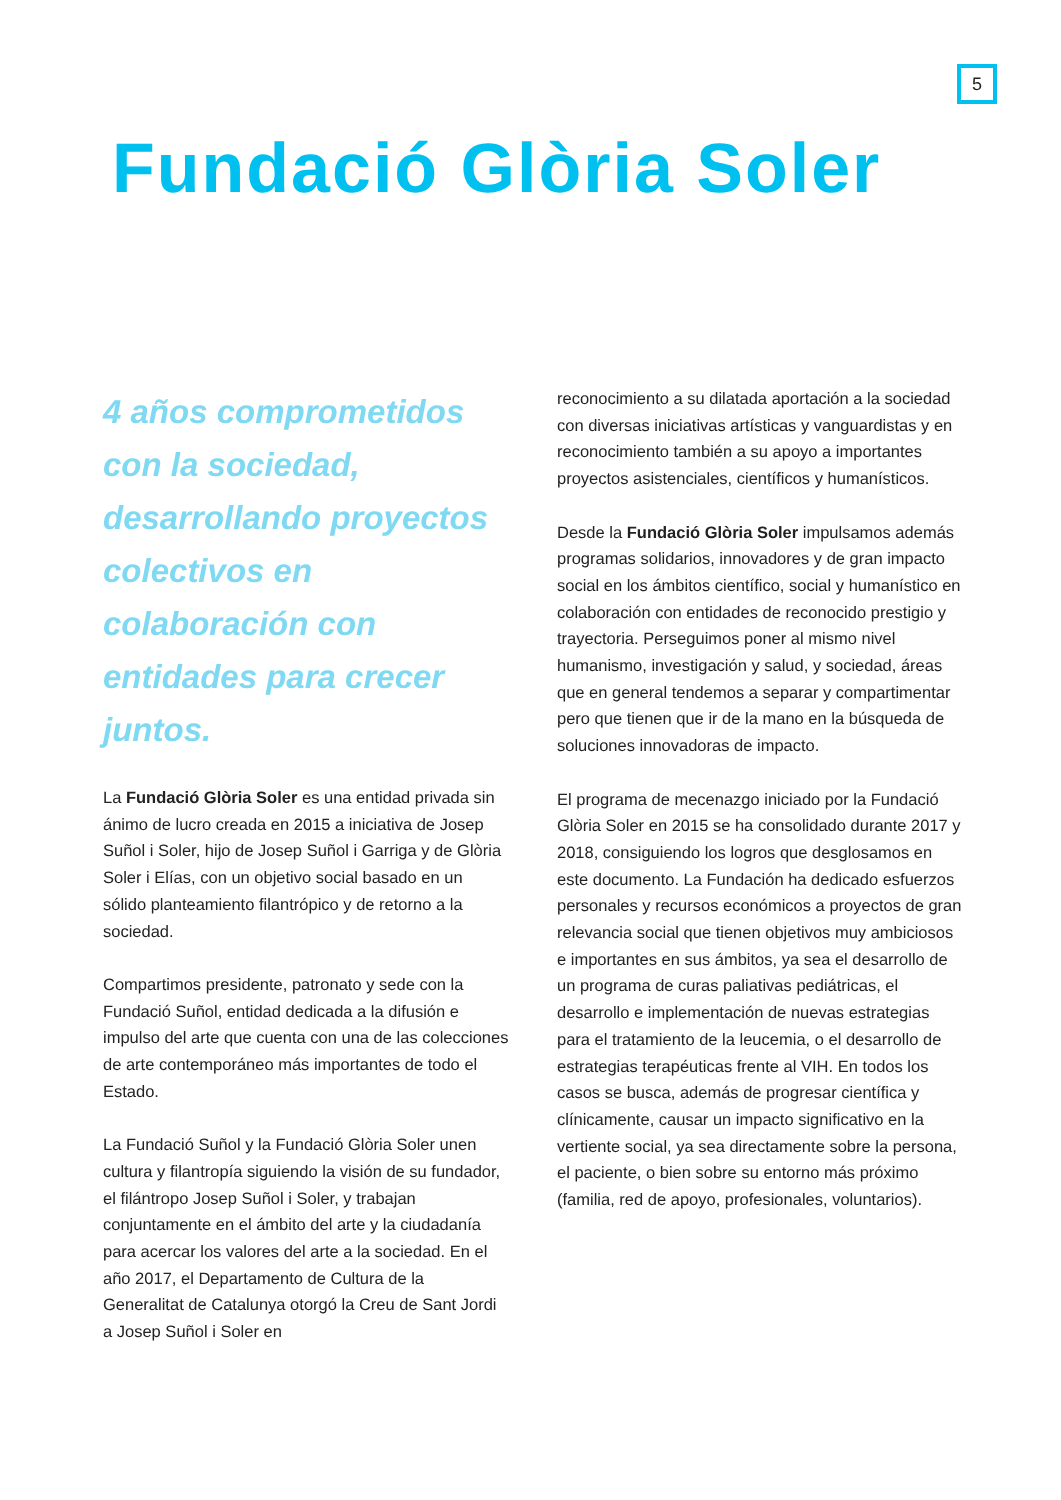5
Fundació Glòria Soler
4 años comprometidos con la sociedad, desarrollando proyectos colectivos en colaboración con entidades para crecer juntos.
La Fundació Glòria Soler es una entidad privada sin ánimo de lucro creada en 2015 a iniciativa de Josep Suñol i Soler, hijo de Josep Suñol i Garriga y de Glòria Soler i Elías, con un objetivo social basado en un sólido planteamiento filantrópico y de retorno a la sociedad.
Compartimos presidente, patronato y sede con la Fundació Suñol, entidad dedicada a la difusión e impulso del arte que cuenta con una de las colecciones de arte contemporáneo más importantes de todo el Estado.
La Fundació Suñol y la Fundació Glòria Soler unen cultura y filantropía siguiendo la visión de su fundador, el filántropo Josep Suñol i Soler, y trabajan conjuntamente en el ámbito del arte y la ciudadanía para acercar los valores del arte a la sociedad. En el año 2017, el Departamento de Cultura de la Generalitat de Catalunya otorgó la Creu de Sant Jordi a Josep Suñol i Soler en
reconocimiento a su dilatada aportación a la sociedad con diversas iniciativas artísticas y vanguardistas y en reconocimiento también a su apoyo a importantes proyectos asistenciales, científicos y humanísticos.
Desde la Fundació Glòria Soler impulsamos además programas solidarios, innovadores y de gran impacto social en los ámbitos científico, social y humanístico en colaboración con entidades de reconocido prestigio y trayectoria. Perseguimos poner al mismo nivel humanismo, investigación y salud, y sociedad, áreas que en general tendemos a separar y compartimentar pero que tienen que ir de la mano en la búsqueda de soluciones innovadoras de impacto.
El programa de mecenazgo iniciado por la Fundació Glòria Soler en 2015 se ha consolidado durante 2017 y 2018, consiguiendo los logros que desglosamos en este documento. La Fundación ha dedicado esfuerzos personales y recursos económicos a proyectos de gran relevancia social que tienen objetivos muy ambiciosos e importantes en sus ámbitos, ya sea el desarrollo de un programa de curas paliativas pediátricas, el desarrollo e implementación de nuevas estrategias para el tratamiento de la leucemia, o el desarrollo de estrategias terapéuticas frente al VIH. En todos los casos se busca, además de progresar científica y clínicamente, causar un impacto significativo en la vertiente social, ya sea directamente sobre la persona, el paciente, o bien sobre su entorno más próximo (familia, red de apoyo, profesionales, voluntarios).